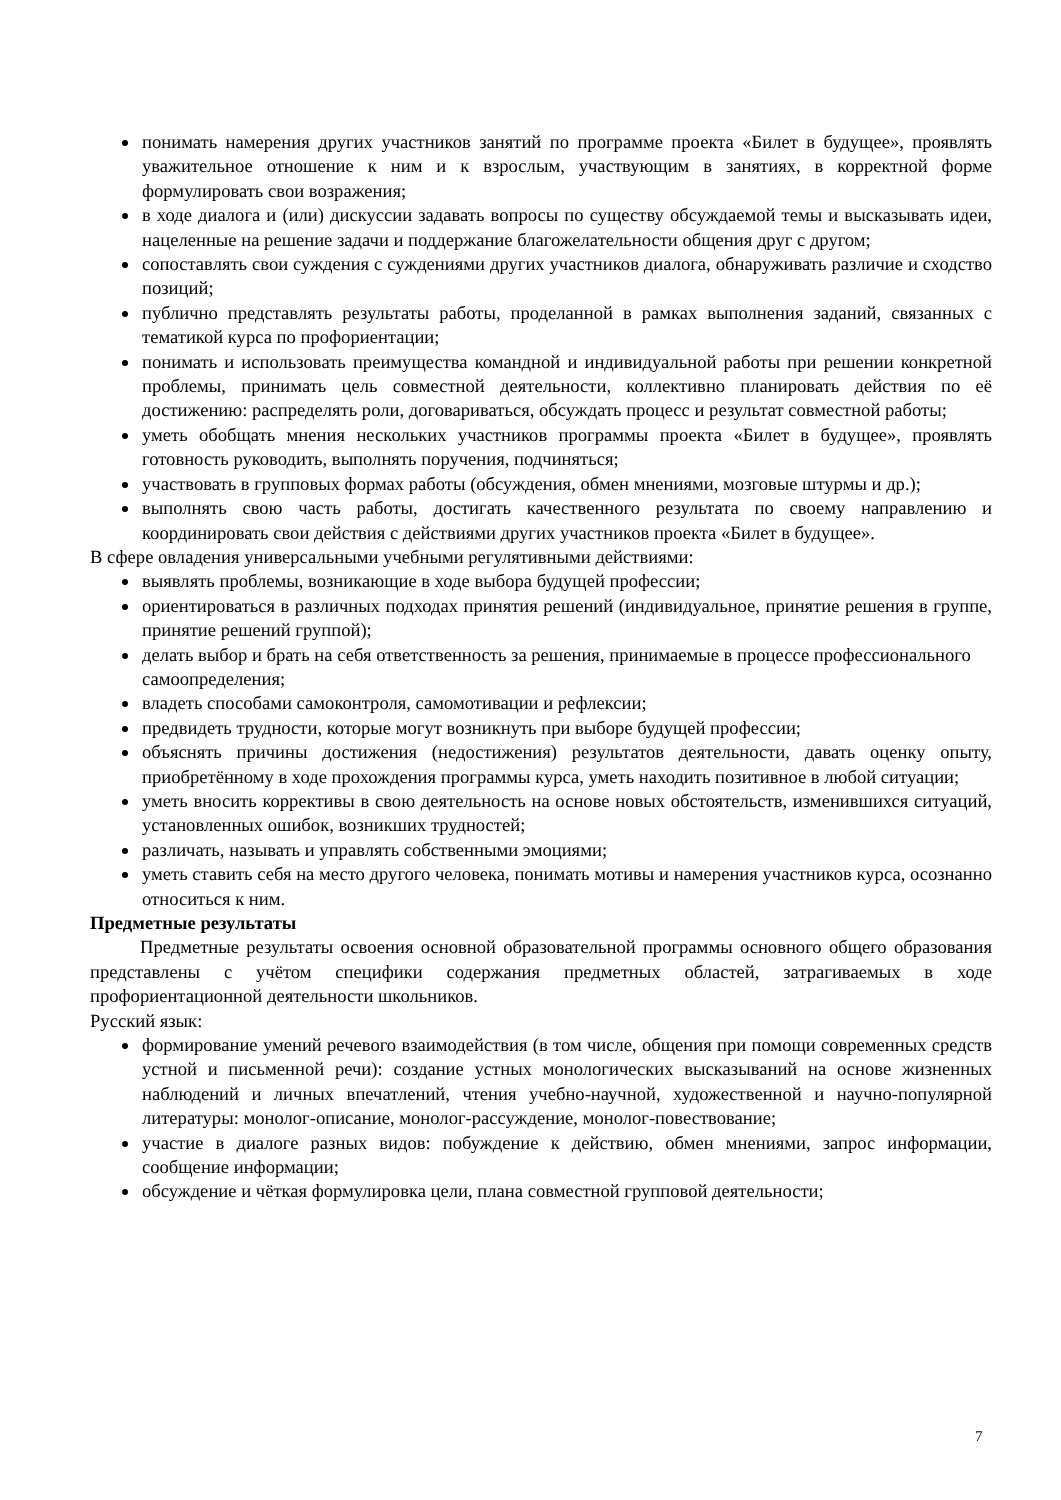понимать намерения других участников занятий по программе проекта «Билет в будущее», проявлять уважительное отношение к ним и к взрослым, участвующим в занятиях, в корректной форме формулировать свои возражения;
в ходе диалога и (или) дискуссии задавать вопросы по существу обсуждаемой темы и высказывать идеи, нацеленные на решение задачи и поддержание благожелательности общения друг с другом;
сопоставлять свои суждения с суждениями других участников диалога, обнаруживать различие и сходство позиций;
публично представлять результаты работы, проделанной в рамках выполнения заданий, связанных с тематикой курса по профориентации;
понимать и использовать преимущества командной и индивидуальной работы при решении конкретной проблемы, принимать цель совместной деятельности, коллективно планировать действия по её достижению: распределять роли, договариваться, обсуждать процесс и результат совместной работы;
уметь обобщать мнения нескольких участников программы проекта «Билет в будущее», проявлять готовность руководить, выполнять поручения, подчиняться;
участвовать в групповых формах работы (обсуждения, обмен мнениями, мозговые штурмы и др.);
выполнять свою часть работы, достигать качественного результата по своему направлению и координировать свои действия с действиями других участников проекта «Билет в будущее».
В сфере овладения универсальными учебными регулятивными действиями:
выявлять проблемы, возникающие в ходе выбора будущей профессии;
ориентироваться в различных подходах принятия решений (индивидуальное, принятие решения в группе, принятие решений группой);
делать выбор и брать на себя ответственность за решения, принимаемые в процессе профессионального самоопределения;
владеть способами самоконтроля, самомотивации и рефлексии;
предвидеть трудности, которые могут возникнуть при выборе будущей профессии;
объяснять причины достижения (недостижения) результатов деятельности, давать оценку опыту, приобретённому в ходе прохождения программы курса, уметь находить позитивное в любой ситуации;
уметь вносить коррективы в свою деятельность на основе новых обстоятельств, изменившихся ситуаций, установленных ошибок, возникших трудностей;
различать, называть и управлять собственными эмоциями;
уметь ставить себя на место другого человека, понимать мотивы и намерения участников курса, осознанно относиться к ним.
Предметные результаты
Предметные результаты освоения основной образовательной программы основного общего образования представлены с учётом специфики содержания предметных областей, затрагиваемых в ходе профориентационной деятельности школьников.
Русский язык:
формирование умений речевого взаимодействия (в том числе, общения при помощи современных средств устной и письменной речи): создание устных монологических высказываний на основе жизненных наблюдений и личных впечатлений, чтения учебно-научной, художественной и научно-популярной литературы: монолог-описание, монолог-рассуждение, монолог-повествование;
участие в диалоге разных видов: побуждение к действию, обмен мнениями, запрос информации, сообщение информации;
обсуждение и чёткая формулировка цели, плана совместной групповой деятельности;
7